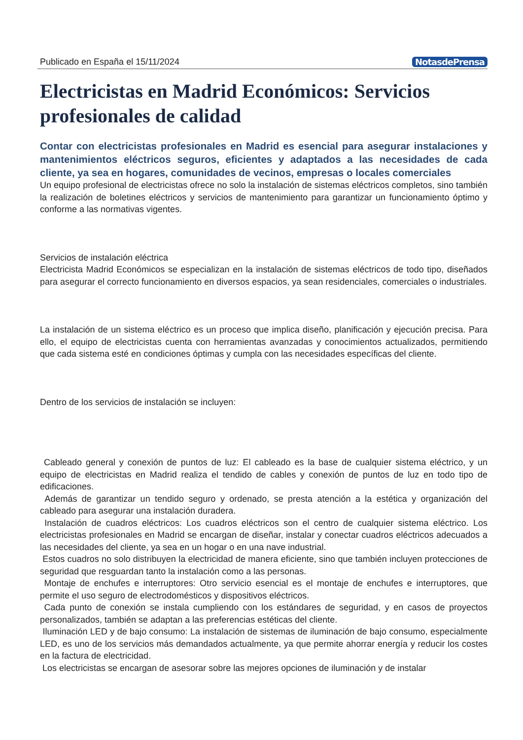Publicado en España el 15/11/2024 NotasdePrensa
Electricistas en Madrid Económicos: Servicios profesionales de calidad
Contar con electricistas profesionales en Madrid es esencial para asegurar instalaciones y mantenimientos eléctricos seguros, eficientes y adaptados a las necesidades de cada cliente, ya sea en hogares, comunidades de vecinos, empresas o locales comerciales
Un equipo profesional de electricistas ofrece no solo la instalación de sistemas eléctricos completos, sino también la realización de boletines eléctricos y servicios de mantenimiento para garantizar un funcionamiento óptimo y conforme a las normativas vigentes.
Servicios de instalación eléctrica
Electricista Madrid Económicos se especializan en la instalación de sistemas eléctricos de todo tipo, diseñados para asegurar el correcto funcionamiento en diversos espacios, ya sean residenciales, comerciales o industriales.
La instalación de un sistema eléctrico es un proceso que implica diseño, planificación y ejecución precisa. Para ello, el equipo de electricistas cuenta con herramientas avanzadas y conocimientos actualizados, permitiendo que cada sistema esté en condiciones óptimas y cumpla con las necesidades específicas del cliente.
Dentro de los servicios de instalación se incluyen:
Cableado general y conexión de puntos de luz: El cableado es la base de cualquier sistema eléctrico, y un equipo de electricistas en Madrid realiza el tendido de cables y conexión de puntos de luz en todo tipo de edificaciones.
Además de garantizar un tendido seguro y ordenado, se presta atención a la estética y organización del cableado para asegurar una instalación duradera.
Instalación de cuadros eléctricos: Los cuadros eléctricos son el centro de cualquier sistema eléctrico. Los electricistas profesionales en Madrid se encargan de diseñar, instalar y conectar cuadros eléctricos adecuados a las necesidades del cliente, ya sea en un hogar o en una nave industrial.
Estos cuadros no solo distribuyen la electricidad de manera eficiente, sino que también incluyen protecciones de seguridad que resguardan tanto la instalación como a las personas.
Montaje de enchufes e interruptores: Otro servicio esencial es el montaje de enchufes e interruptores, que permite el uso seguro de electrodomésticos y dispositivos eléctricos.
Cada punto de conexión se instala cumpliendo con los estándares de seguridad, y en casos de proyectos personalizados, también se adaptan a las preferencias estéticas del cliente.
Iluminación LED y de bajo consumo: La instalación de sistemas de iluminación de bajo consumo, especialmente LED, es uno de los servicios más demandados actualmente, ya que permite ahorrar energía y reducir los costes en la factura de electricidad.
Los electricistas se encargan de asesorar sobre las mejores opciones de iluminación y de instalar